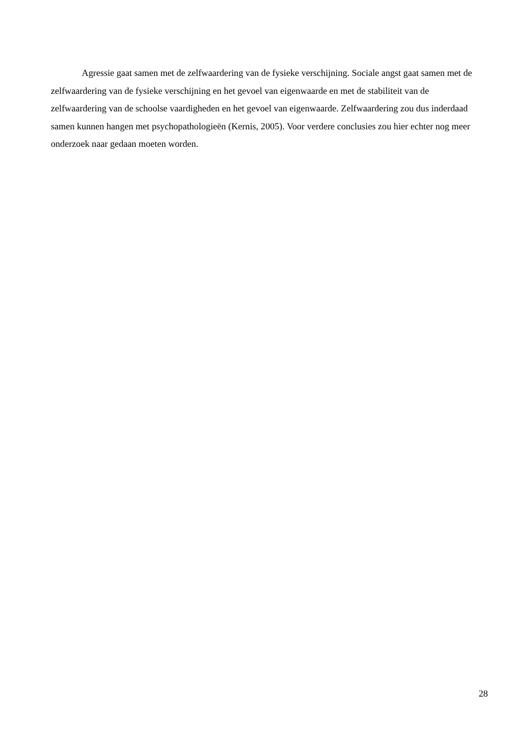Agressie gaat samen met de zelfwaardering van de fysieke verschijning. Sociale angst gaat samen met de zelfwaardering van de fysieke verschijning en het gevoel van eigenwaarde en met de stabiliteit van de zelfwaardering van de schoolse vaardigheden en het gevoel van eigenwaarde. Zelfwaardering zou dus inderdaad samen kunnen hangen met psychopathologieën (Kernis, 2005). Voor verdere conclusies zou hier echter nog meer onderzoek naar gedaan moeten worden.
28